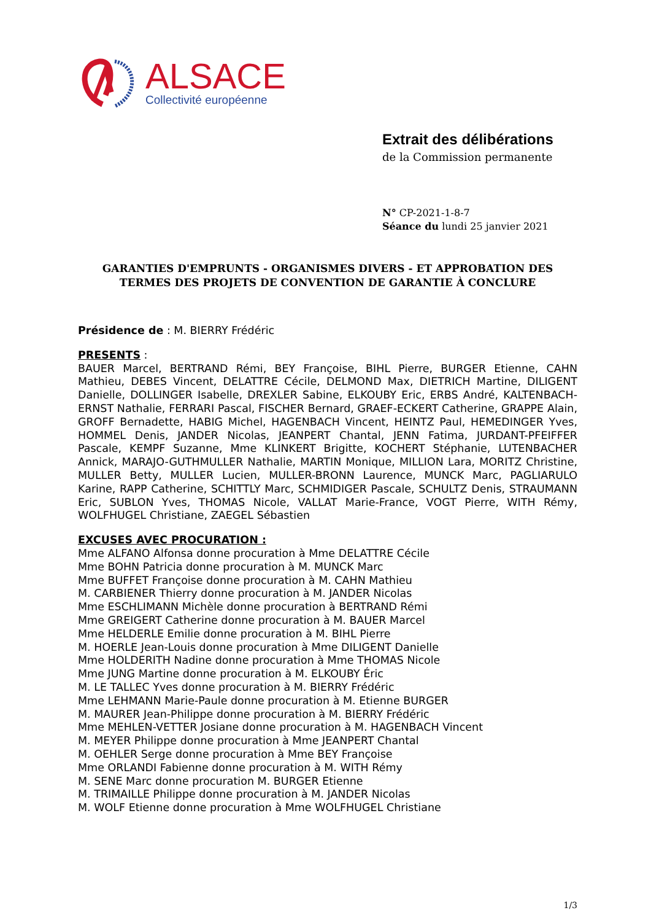ALSACE
Collectivité européenne
Extrait des délibérations
de la Commission permanente
N° CP-2021-1-8-7
Séance du lundi 25 janvier 2021
GARANTIES D'EMPRUNTS - ORGANISMES DIVERS - ET APPROBATION DES TERMES DES PROJETS DE CONVENTION DE GARANTIE À CONCLURE
Présidence de : M. BIERRY Frédéric
PRESENTS :
BAUER Marcel, BERTRAND Rémi, BEY Françoise, BIHL Pierre, BURGER Etienne, CAHN Mathieu, DEBES Vincent, DELATTRE Cécile, DELMOND Max, DIETRICH Martine, DILIGENT Danielle, DOLLINGER Isabelle, DREXLER Sabine, ELKOUBY Eric, ERBS André, KALTENBACH-ERNST Nathalie, FERRARI Pascal, FISCHER Bernard, GRAEF-ECKERT Catherine, GRAPPE Alain, GROFF Bernadette, HABIG Michel, HAGENBACH Vincent, HEINTZ Paul, HEMEDINGER Yves, HOMMEL Denis, JANDER Nicolas, JEANPERT Chantal, JENN Fatima, JURDANT-PFEIFFER Pascale, KEMPF Suzanne, Mme KLINKERT Brigitte, KOCHERT Stéphanie, LUTENBACHER Annick, MARAJO-GUTHMULLER Nathalie, MARTIN Monique, MILLION Lara, MORITZ Christine, MULLER Betty, MULLER Lucien, MULLER-BRONN Laurence, MUNCK Marc, PAGLIARULO Karine, RAPP Catherine, SCHITTLY Marc, SCHMIDIGER Pascale, SCHULTZ Denis, STRAUMANN Eric, SUBLON Yves, THOMAS Nicole, VALLAT Marie-France, VOGT Pierre, WITH Rémy, WOLFHUGEL Christiane, ZAEGEL Sébastien
EXCUSES AVEC PROCURATION :
Mme ALFANO Alfonsa donne procuration à Mme DELATTRE Cécile
Mme BOHN Patricia donne procuration à M. MUNCK Marc
Mme BUFFET Françoise donne procuration à M. CAHN Mathieu
M. CARBIENER Thierry donne procuration à M. JANDER Nicolas
Mme ESCHLIMANN Michèle donne procuration à BERTRAND Rémi
Mme GREIGERT Catherine donne procuration à M. BAUER Marcel
Mme HELDERLE Emilie donne procuration à M. BIHL Pierre
M. HOERLE Jean-Louis donne procuration à Mme DILIGENT Danielle
Mme HOLDERITH Nadine donne procuration à Mme THOMAS Nicole
Mme JUNG Martine donne procuration à M. ELKOUBY Éric
M. LE TALLEC Yves donne procuration à M. BIERRY Frédéric
Mme LEHMANN Marie-Paule donne procuration à M. Etienne BURGER
M. MAURER Jean-Philippe donne procuration à M. BIERRY Frédéric
Mme MEHLEN-VETTER Josiane donne procuration à M. HAGENBACH Vincent
M. MEYER Philippe donne procuration à Mme JEANPERT Chantal
M. OEHLER Serge donne procuration à Mme BEY Françoise
Mme ORLANDI Fabienne donne procuration à M. WITH Rémy
M. SENE Marc donne procuration M. BURGER Etienne
M. TRIMAILLE Philippe donne procuration à M. JANDER Nicolas
M. WOLF Etienne donne procuration à Mme WOLFHUGEL Christiane
1/3